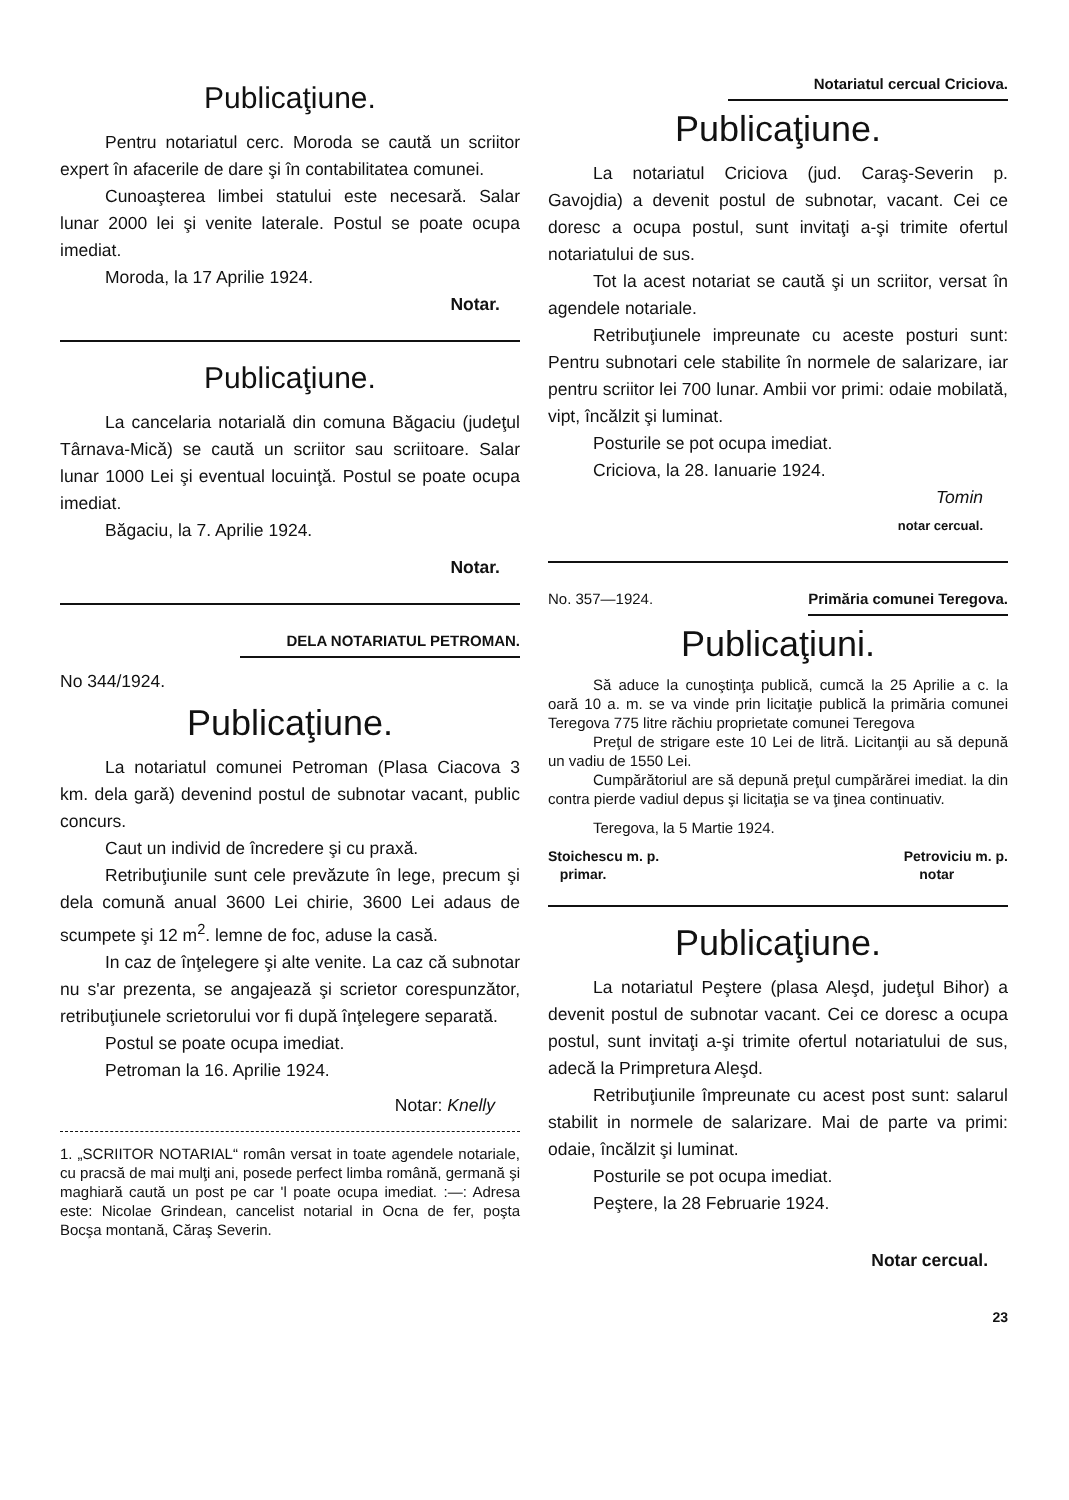Publicaţiune.
Pentru notariatul cerc. Moroda se caută un scriitor expert în afacerile de dare şi în contabilitatea comunei.
Cunoaşterea limbei statului este necesară. Salar lunar 2000 lei şi venite laterale. Postul se poate ocupa imediat.
Moroda, la 17 Aprilie 1924.
Notar.
Publicaţiune.
La cancelaria notarială din comuna Băgaciu (judeţul Târnava-Mică) se caută un scriitor sau scriitoare. Salar lunar 1000 Lei şi eventual locuinţă. Postul se poate ocupa imediat.
Băgaciu, la 7. Aprilie 1924.
Notar.
DELA NOTARIATUL PETROMAN.
No 344/1924.
Publicaţiune.
La notariatul comunei Petroman (Plasa Ciacova 3 km. dela gară) devenind postul de subnotar vacant, public concurs.
Caut un individ de încredere şi cu praxă.
Retribuţiunile sunt cele prevăzute în lege, precum şi dela comună anual 3600 Lei chirie, 3600 Lei adaus de scumpete şi 12 m<sup>2</sup>. lemne de foc, aduse la casă.
In caz de înţelegere şi alte venite. La caz că subnotar nu s'ar prezenta, se angajează şi scrietor corespunzător, retribuţiunele scrietorului vor fi după înţelegere separată.
Postul se poate ocupa imediat.
Petroman la 16. Aprilie 1924.
Notar: Knelly
1. „SCRIITOR NOTARIAL“ român versat in toate agendele notariale, cu pracsă de mai mulţi ani, posede perfect limba română, germană şi maghiară caută un post pe car 'l poate ocupa imediat. :—: Adresa este: Nicolae Grindean, cancelist notarial in Ocna de fer, poşta Bocşa montană, Căraş Severin.
Notariatul cercual Criciova.
Publicaţiune.
La notariatul Criciova (jud. Caraş-Severin p. Gavojdia) a devenit postul de subnotar, vacant. Cei ce doresc a ocupa postul, sunt invitaţi a-şi trimite ofertul notariatului de sus.
Tot la acest notariat se caută şi un scriitor, versat în agendele notariale.
Retribuţiunele impreunate cu aceste posturi sunt: Pentru subnotari cele stabilite în normele de salarizare, iar pentru scriitor lei 700 lunar. Ambii vor primi: odaie mobilată, vipt, încălzit şi luminat.
Posturile se pot ocupa imediat.
Criciova, la 28. Ianuarie 1924.
Tomin
notar cercual.
No. 357—1924. Primăria comunei Teregova.
Publicaţiuni.
Să aduce la cunoştinţa publică, cumcă la 25 Aprilie a c. la oară 10 a. m. se va vinde prin licitaţie publică la primăria comunei Teregova 775 litre răchiu proprietate comunei Teregova
Preţul de strigare este 10 Lei de litră. Licitanţii au să depună un vadiu de 1550 Lei.
Cumpărătoriul are să depună preţul cumpărărei imediat. la din contra pierde vadiul depus şi licitaţia se va ţinea continuativ.
Teregova, la 5 Martie 1924.
Stoichescu m. p.
primar. Petroviciu m. p.
notar
Publicaţiune.
La notariatul Peştere (plasa Aleşd, judeţul Bihor) a devenit postul de subnotar vacant. Cei ce doresc a ocupa postul, sunt invitaţi a-şi trimite ofertul notariatului de sus, adecă la Primpretura Aleşd.
Retribuţiunile împreunate cu acest post sunt: salarul stabilit in normele de salarizare. Mai de parte va primi: odaie, încălzit şi luminat.
Posturile se pot ocupa imediat.
Peştere, la 28 Februarie 1924.
Notar cercual.
23